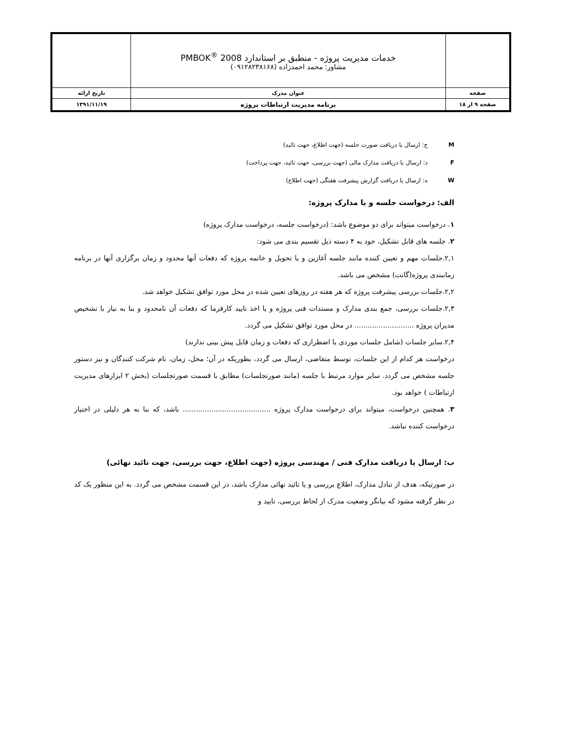| | خدمات مدیریت پروژه - منطبق بر استاندارد PMBOK<sup>®</sup> 2008 مشاور: محمد احمدزاده (۰۹۱۲۸۲۳۸۱۶۸) | |
| صفحه | عنوان مدرک | تاریخ ارائه |
| صفحه ۹ از ۱۸ | برنامه مدیریت ارتباطات پروژه | ۱۳۹۱/۱۱/۱۹ |
M ج: ارسال یا دریافت صورت جلسه (جهت اطلاع، جهت تائید)
F د: ارسال یا دریافت مدارک مالی (جهت بررسی، جهت تائید، جهت پرداخت)
W ه: ارسال یا دریافت گزارش پیشرفت هفتگی (جهت اطلاع)
الف: درخواست جلسه و یا مدارک پروژه:
۱. درخواست میتواند برای دو موضوع باشد: (درخواست جلسه، درخواست مدارک پروژه)
۲. جلسه های قابل تشکیل، خود به ۴ دسته ذیل تقسیم بندی می شود:
۲,۱.جلسات مهم و تعیین کننده مانند جلسه آغازین و یا تحویل و خاتمه پروژه که دفعات آنها محدود و زمان برگزاری آنها در برنامه زمانبندی پروژه(گانت) مشخص می باشد.
۲,۲.جلسات بررسی پیشرفت پروژه که هر هفته در روزهای تعیین شده در محل مورد توافق تشکیل خواهد شد.
۲,۳.جلسات بررسی، جمع بندی مدارک و مستدات فنی پروژه و یا اخذ تایید کارفرما که دفعات آن نامحدود و بنا به نیاز با تشخیص مدیران پروژه ........................... در محل مورد توافق تشکیل می گردد.
۲,۴.سایر جلسات (شامل جلسات موردی یا اضطراری که دفعات و زمان قابل پیش بینی ندارند)
درخواست هر کدام از این جلسات، توسط متقاضی، ارسال می گردد، بطوریکه در آن؛ محل، زمان، نام شرکت کنندگان و نیز دستور جلسه مشخص می گردد. سایر موارد مرتبط با جلسه (مانند صورتجلسات) مطابق با قسمت صورتجلسات (بخش ۲ ابزارهای مدیریت ارتباطات ) خواهد بود.
۳. همچنین درخواست، میتواند برای درخواست مدارک پروژه ........................................ باشد، که بنا به هر دلیلی در اختیار درخواست کننده نباشد.
ب: ارسال یا دریافت مدارک فنی / مهندسی پروژه (جهت اطلاع، جهت بررسی، جهت تائید نهائی)
در صورتیکه، هدف از تبادل مدارک، اطلاع بررسی و یا تائید نهائی مدارک باشد، در این قسمت مشخص می گردد. به این منظور یک کد در نظر گرفته مشود که بیانگر وضعیت مدرک از لحاظ بررسی، تایید و